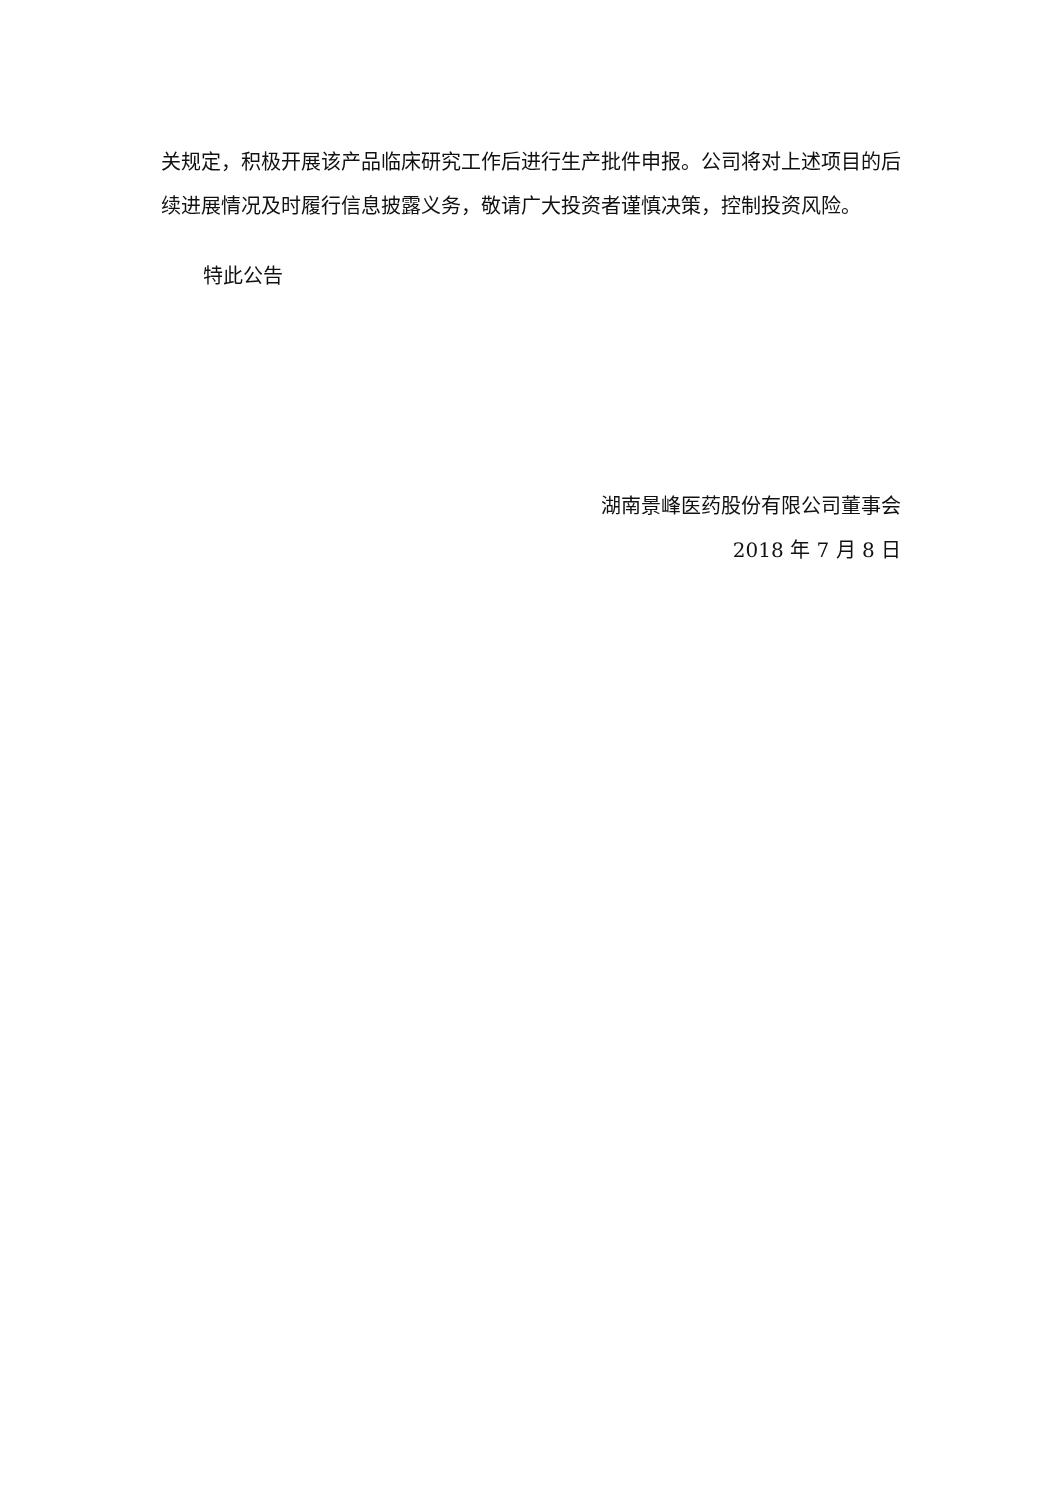关规定，积极开展该产品临床研究工作后进行生产批件申报。公司将对上述项目的后续进展情况及时履行信息披露义务，敬请广大投资者谨慎决策，控制投资风险。
特此公告
湖南景峰医药股份有限公司董事会
2018 年 7 月 8 日